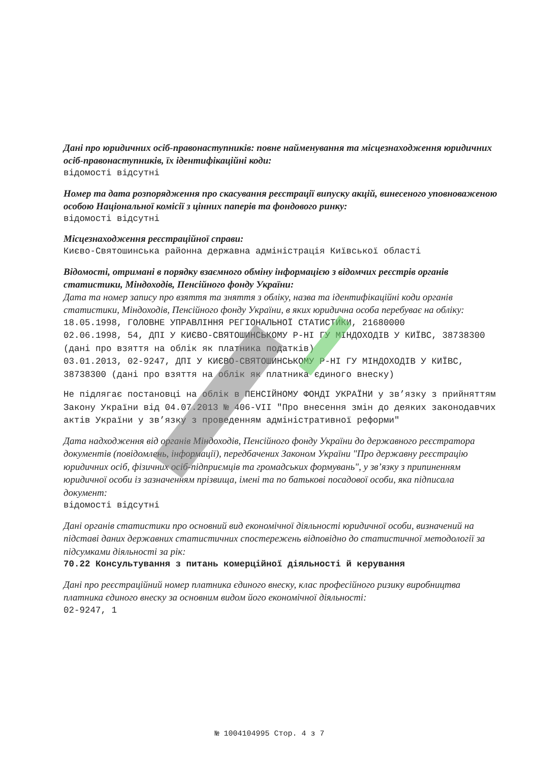Дані про юридичних осіб-правонаступників: повне найменування та місцезнаходження юридичних осіб-правонаступників, їх ідентифікаційні коди:
відомості відсутні
Номер та дата розпорядження про скасування реєстрації випуску акцій, винесеного уповноваженою особою Національної комісії з цінних паперів та фондового ринку:
відомості відсутні
Місцезнаходження реєстраційної справи:
Києво-Святошинська районна державна адміністрація Київської області
Відомості, отримані в порядку взаємного обміну інформацією з відомчих реєстрів органів статистики, Міндоходів, Пенсійного фонду України:
Дата та номер запису про взяття та зняття з обліку, назва та ідентифікаційні коди органів статистики, Міндоходів, Пенсійного фонду України, в яких юридична особа перебуває на обліку:
18.05.1998, ГОЛОВНЕ УПРАВЛІННЯ РЕГІОНАЛЬНОЇ СТАТИСТИКИ, 21680000
02.06.1998, 54, ДПІ У КИЄВО-СВЯТОШИНСЬКОМУ Р-НІ ГУ МІНДОХОДІВ У КИЇВС, 38738300 (дані про взяття на облік як платника податків)
03.01.2013, 02-9247, ДПІ У КИЄВО-СВЯТОШИНСЬКОМУ Р-НІ ГУ МІНДОХОДІВ У КИЇВС, 38738300 (дані про взяття на облік як платника єдиного внеску)
Не підлягає постановці на облік в ПЕНСІЙНОМУ ФОНДІ УКРАЇНИ у зв’язку з прийняттям Закону України від 04.07.2013 № 406-VII "Про внесення змін до деяких законодавчих актів України у зв’язку з проведенням адміністративної реформи"
Дата надходження від органів Міндоходів, Пенсійного фонду України до державного реєстратора документів (повідомлень, інформації), передбачених Законом України "Про державну реєстрацію юридичних осіб, фізичних осіб-підприємців та громадських формувань", у зв’язку з припиненням юридичної особи із зазначенням прізвища, імені та по батькові посадової особи, яка підписала документ:
відомості відсутні
Дані органів статистики про основний вид економічної діяльності юридичної особи, визначений на підставі даних державних статистичних спостережень відповідно до статистичної методології за підсумками діяльності за рік:
70.22 Консультування з питань комерційної діяльності й керування
Дані про реєстраційний номер платника єдиного внеску, клас професійного ризику виробництва платника єдиного внеску за основним видом його економічної діяльності:
02-9247, 1
№ 1004104995 Стор. 4 з 7